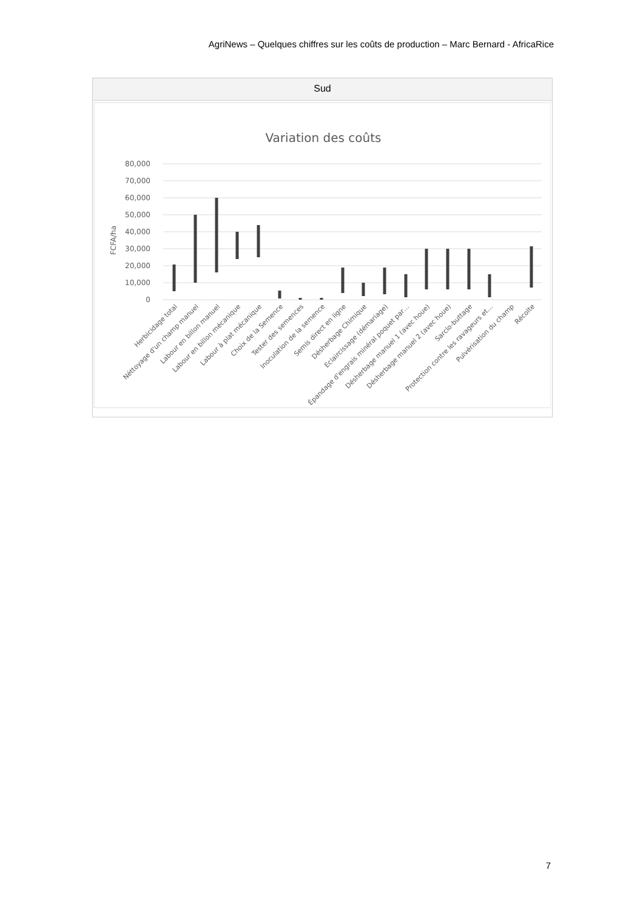AgriNews – Quelques chiffres sur les coûts de production – Marc Bernard - AfricaRice
Sud
Variation des coûts
80,000
70,000
60,000
50,000
40,000
30,000
20,000
10,000
0
FCFA/ha
Herbicidage total
Néttoyage d'un champ manuel
Labour en billon manuel
Labour en billon mécanique
Labour à plat mécanique
Choix de la Semence
Tester des semences
Inoculation de la semence
Semis direct en ligne
Désherbage Chimique
Eclaircissage (démariage)
Épandage d'engrais minéral poquet par…
Désherbage manuel 1 (avec houe)
Désherbage manuel 2 (avec houe)
Sarclo-buttage
Protection contre les ravageurs et…
Pulvérisation du champ
Récolte
7